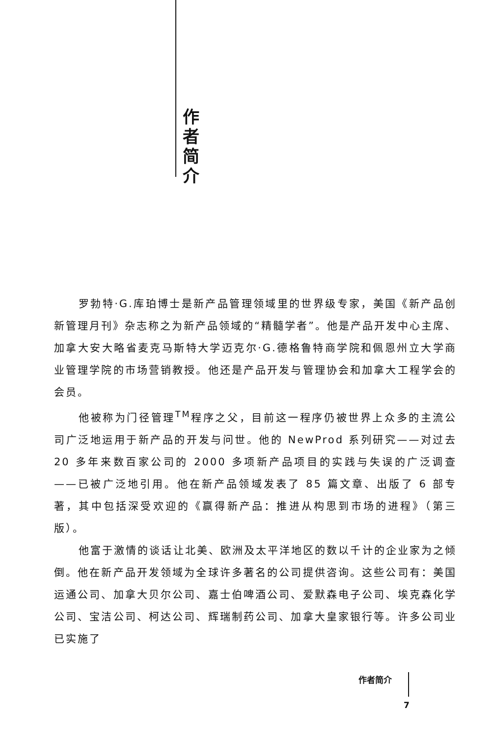作 者 简 介
罗勃特·G.库珀博士是新产品管理领域里的世界级专家，美国《新产品创新管理月刊》杂志称之为新产品领域的“精髓学者”。他是产品开发中心主席、加拿大安大略省麦克马斯特大学迈克尔·G.德格鲁特商学院和佩恩州立大学商业管理学院的市场营销教授。他还是产品开发与管理协会和加拿大工程学会的会员。
他被称为门径管理<sup>TM</sup>程序之父，目前这一程序仍被世界上众多的主流公司广泛地运用于新产品的开发与问世。他的 NewProd 系列研究——对过去 20 多年来数百家公司的 2000 多项新产品项目的实践与失误的广泛调查——已被广泛地引用。他在新产品领域发表了 85 篇文章、出版了 6 部专著，其中包括深受欢迎的《赢得新产品：推进从构思到市场的进程》（第三版）。
他富于激情的谈话让北美、欧洲及太平洋地区的数以千计的企业家为之倾倒。他在新产品开发领域为全球许多著名的公司提供咨询。这些公司有：美国运通公司、加拿大贝尔公司、嘉士伯啤酒公司、爱默森电子公司、埃克森化学公司、宝洁公司、柯达公司、辉瑞制药公司、加拿大皇家银行等。许多公司业已实施了
作者简介
7